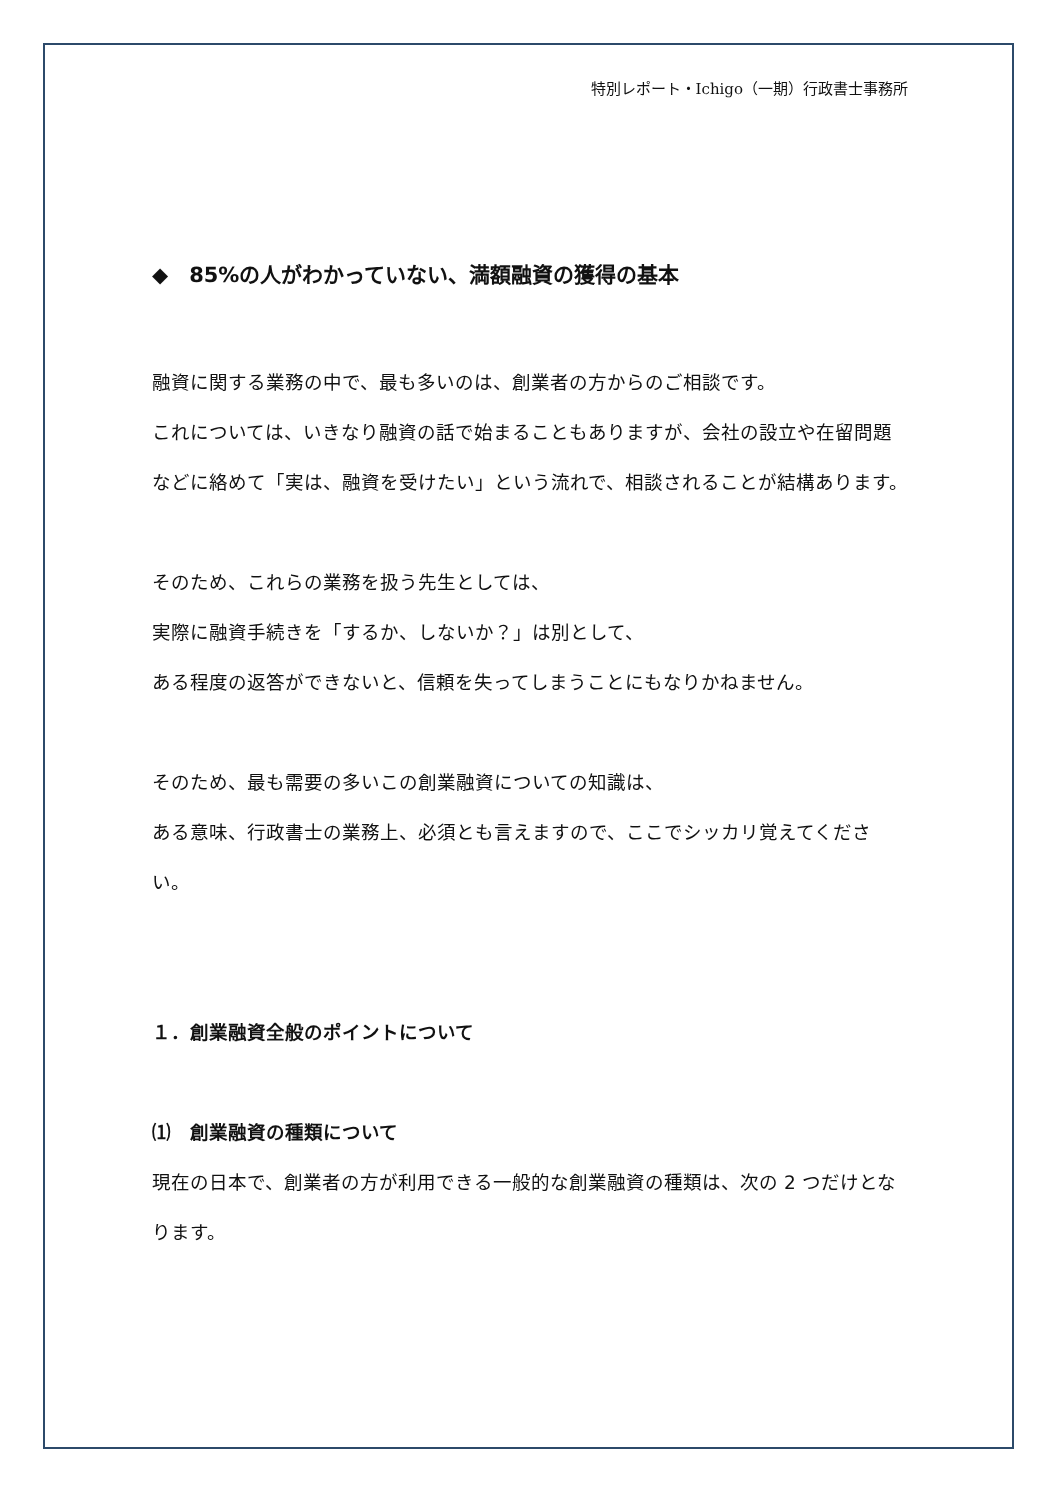特別レポート・Ichigo（一期）行政書士事務所
◆　85%の人がわかっていない、満額融資の獲得の基本
融資に関する業務の中で、最も多いのは、創業者の方からのご相談です。
これについては、いきなり融資の話で始まることもありますが、会社の設立や在留問題などに絡めて「実は、融資を受けたい」という流れで、相談されることが結構あります。
そのため、これらの業務を扱う先生としては、
実際に融資手続きを「するか、しないか？」は別として、
ある程度の返答ができないと、信頼を失ってしまうことにもなりかねません。
そのため、最も需要の多いこの創業融資についての知識は、
ある意味、行政書士の業務上、必須とも言えますので、ここでシッカリ覚えてください。
１．創業融資全般のポイントについて
⑴　創業融資の種類について
現在の日本で、創業者の方が利用できる一般的な創業融資の種類は、次の 2 つだけとなります。